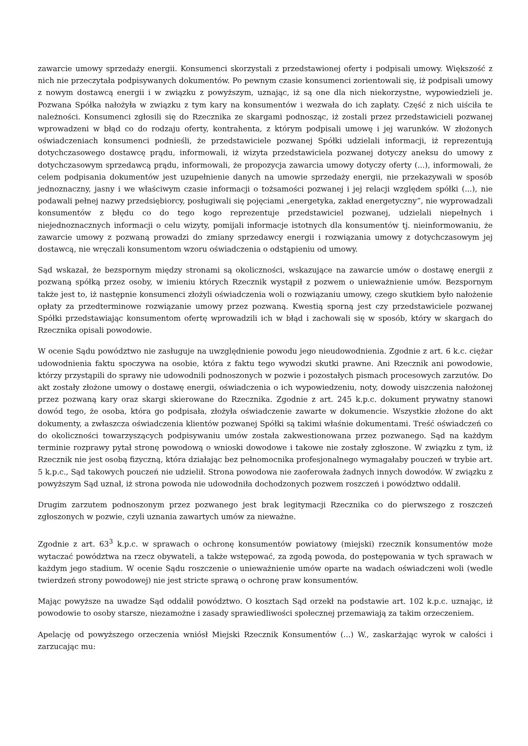zawarcie umowy sprzedaży energii. Konsumenci skorzystali z przedstawionej oferty i podpisali umowy. Większość z nich nie przeczytała podpisywanych dokumentów. Po pewnym czasie konsumenci zorientowali się, iż podpisali umowy z nowym dostawcą energii i w związku z powyższym, uznając, iż są one dla nich niekorzystne, wypowiedzieli je. Pozwana Spółka nałożyła w związku z tym kary na konsumentów i wezwała do ich zapłaty. Część z nich uiściła te należności. Konsumenci zgłosili się do Rzecznika ze skargami podnosząc, iż zostali przez przedstawicieli pozwanej wprowadzeni w błąd co do rodzaju oferty, kontrahenta, z którym podpisali umowę i jej warunków. W złożonych oświadczeniach konsumenci podnieśli, że przedstawiciele pozwanej Spółki udzielali informacji, iż reprezentują dotychczasowego dostawcę prądu, informowali, iż wizyta przedstawiciela pozwanej dotyczy aneksu do umowy z dotychczasowym sprzedawcą prądu, informowali, że propozycja zawarcia umowy dotyczy oferty (...), informowali, że celem podpisania dokumentów jest uzupełnienie danych na umowie sprzedaży energii, nie przekazywali w sposób jednoznaczny, jasny i we właściwym czasie informacji o tożsamości pozwanej i jej relacji względem spółki (...), nie podawali pełnej nazwy przedsiębiorcy, posługiwali się pojęciami „energetyka, zakład energetyczny”, nie wyprowadzali konsumentów z błędu co do tego kogo reprezentuje przedstawiciel pozwanej, udzielali niepełnych i niejednoznacznych informacji o celu wizyty, pomijali informacje istotnych dla konsumentów tj. nieinformowaniu, że zawarcie umowy z pozwaną prowadzi do zmiany sprzedawcy energii i rozwiązania umowy z dotychczasowym jej dostawcą, nie wręczali konsumentom wzoru oświadczenia o odstąpieniu od umowy.
Sąd wskazał, że bezspornym między stronami są okoliczności, wskazujące na zawarcie umów o dostawę energii z pozwaną spółką przez osoby, w imieniu których Rzecznik wystąpił z pozwem o unieważnienie umów. Bezspornym także jest to, iż następnie konsumenci złożyli oświadczenia woli o rozwiązaniu umowy, czego skutkiem było nałożenie opłaty za przedterminowe rozwiązanie umowy przez pozwaną. Kwestią sporną jest czy przedstawiciele pozwanej Spółki przedstawiając konsumentom ofertę wprowadzili ich w błąd i zachowali się w sposób, który w skargach do Rzecznika opisali powodowie.
W ocenie Sądu powództwo nie zasługuje na uwzględnienie powodu jego nieudowodnienia. Zgodnie z art. 6 k.c. ciężar udowodnienia faktu spoczywa na osobie, która z faktu tego wywodzi skutki prawne. Ani Rzecznik ani powodowie, którzy przystąpili do sprawy nie udowodnili podnoszonych w pozwie i pozostałych pismach procesowych zarzutów. Do akt zostały złożone umowy o dostawę energii, oświadczenia o ich wypowiedzeniu, noty, dowody uiszczenia nałożonej przez pozwaną kary oraz skargi skierowane do Rzecznika. Zgodnie z art. 245 k.p.c. dokument prywatny stanowi dowód tego, że osoba, która go podpisała, złożyła oświadczenie zawarte w dokumencie. Wszystkie złożone do akt dokumenty, a zwłaszcza oświadczenia klientów pozwanej Spółki są takimi właśnie dokumentami. Treść oświadczeń co do okoliczności towarzyszących podpisywaniu umów została zakwestionowana przez pozwanego. Sąd na każdym terminie rozprawy pytał stronę powodową o wnioski dowodowe i takowe nie zostały zgłoszone. W związku z tym, iż Rzecznik nie jest osobą fizyczną, która działając bez pełnomocnika profesjonalnego wymagałaby pouczeń w trybie art. 5 k.p.c., Sąd takowych pouczeń nie udzielił. Strona powodowa nie zaoferowała żadnych innych dowodów. W związku z powyższym Sąd uznał, iż strona powoda nie udowodniła dochodzonych pozwem roszczeń i powództwo oddalił.
Drugim zarzutem podnoszonym przez pozwanego jest brak legitymacji Rzecznika co do pierwszego z roszczeń zgłoszonych w pozwie, czyli uznania zawartych umów za nieważne.
Zgodnie z art. 63<sup>3</sup> k.p.c. w sprawach o ochronę konsumentów powiatowy (miejski) rzecznik konsumentów może wytaczać powództwa na rzecz obywateli, a także wstępować, za zgodą powoda, do postępowania w tych sprawach w każdym jego stadium. W ocenie Sądu roszczenie o unieważnienie umów oparte na wadach oświadczeni woli (wedle twierdzeń strony powodowej) nie jest stricte sprawą o ochronę praw konsumentów.
Mając powyższe na uwadze Sąd oddalił powództwo. O kosztach Sąd orzekł na podstawie art. 102 k.p.c. uznając, iż powodowie to osoby starsze, niezamożne i zasady sprawiedliwości społecznej przemawiają za takim orzeczeniem.
Apelację od powyższego orzeczenia wniósł Miejski Rzecznik Konsumentów (...) W., zaskarżając wyrok w całości i zarzucając mu: